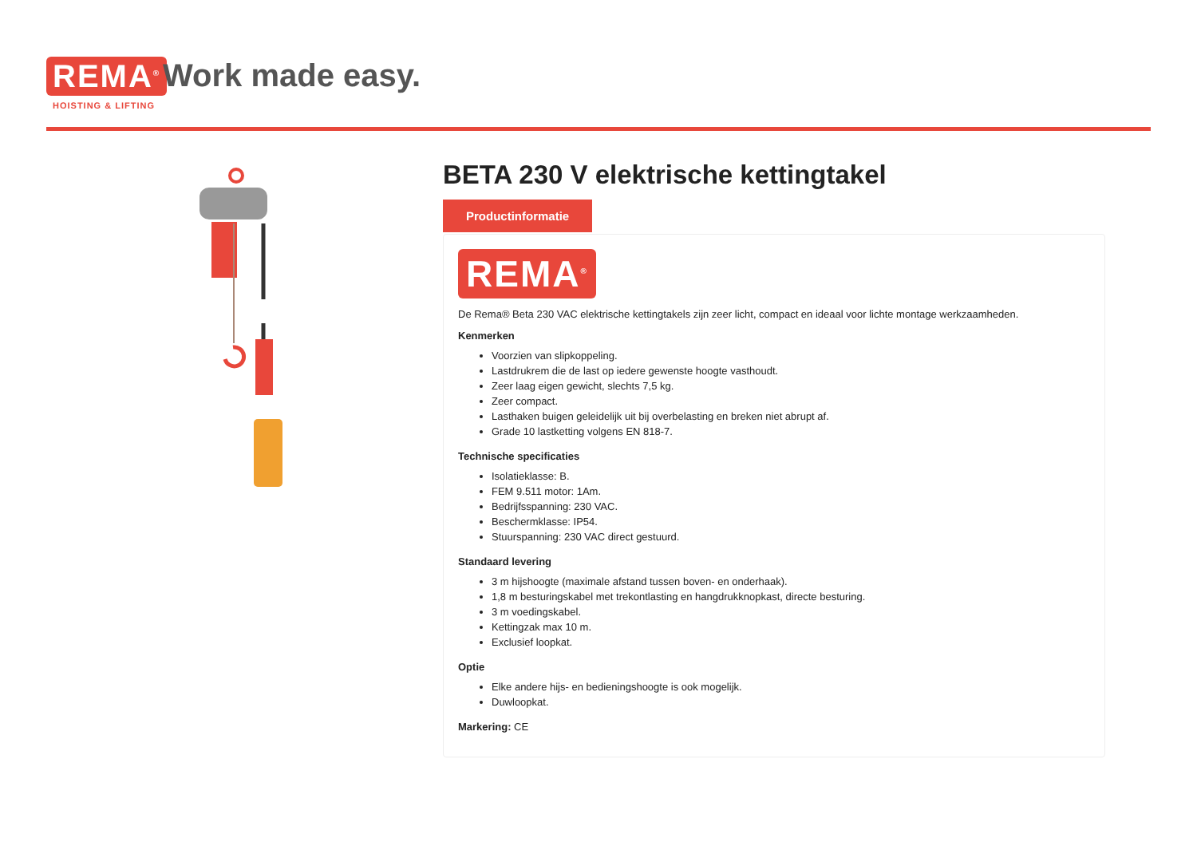REMA<sup>®</sup>
HOISTING & LIFTING
Work made easy.
BETA 230 V elektrische kettingtakel
Productinformatie
REMA<sup>®</sup>
De Rema® Beta 230 VAC elektrische kettingtakels zijn zeer licht, compact en ideaal voor lichte montage werkzaamheden.
Kenmerken
Voorzien van slipkoppeling.
Lastdrukrem die de last op iedere gewenste hoogte vasthoudt.
Zeer laag eigen gewicht, slechts 7,5 kg.
Zeer compact.
Lasthaken buigen geleidelijk uit bij overbelasting en breken niet abrupt af.
Grade 10 lastketting volgens EN 818-7.
Technische specificaties
Isolatieklasse: B.
FEM 9.511 motor: 1Am.
Bedrijfsspanning: 230 VAC.
Beschermklasse: IP54.
Stuurspanning: 230 VAC direct gestuurd.
Standaard levering
3 m hijshoogte (maximale afstand tussen boven- en onderhaak).
1,8 m besturingskabel met trekontlasting en hangdrukknopkast, directe besturing.
3 m voedingskabel.
Kettingzak max 10 m.
Exclusief loopkat.
Optie
Elke andere hijs- en bedieningshoogte is ook mogelijk.
Duwloopkat.
Markering: CE